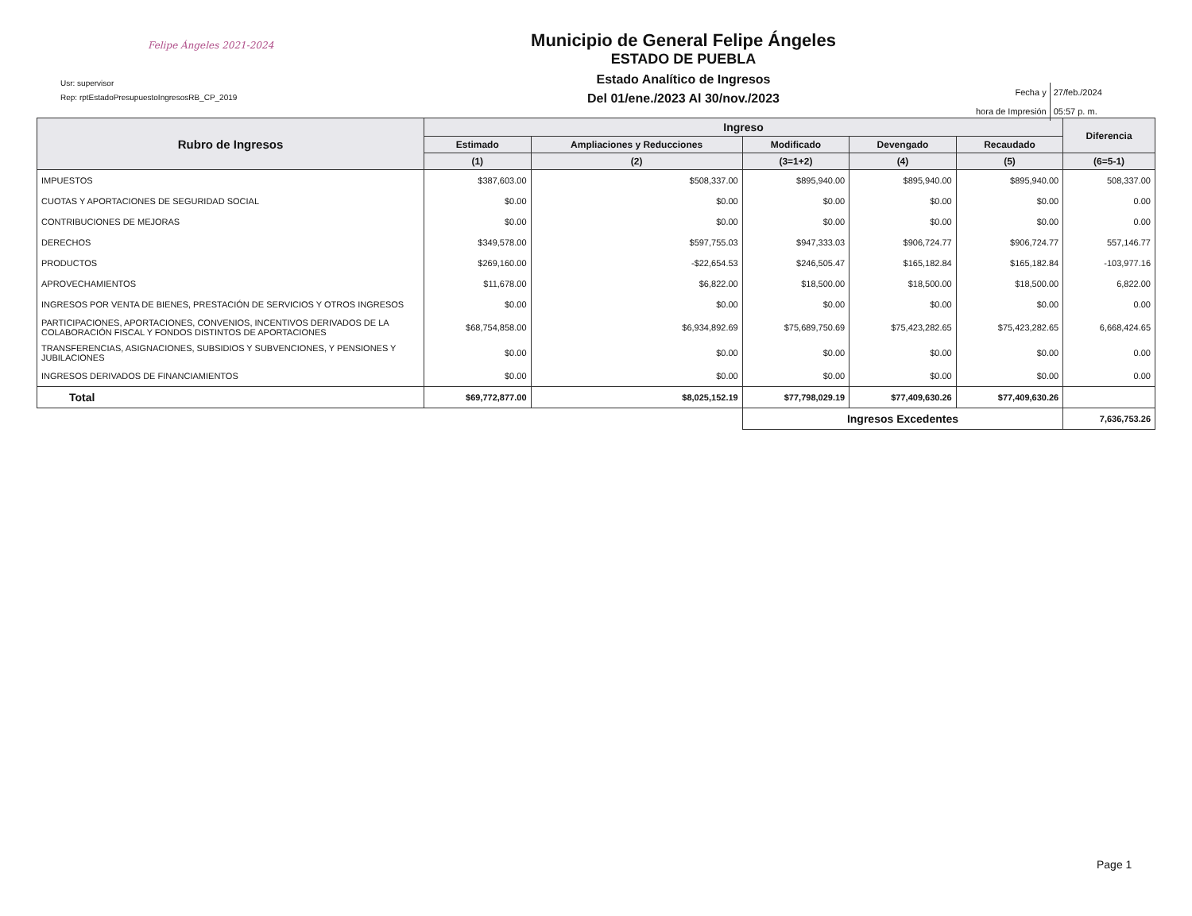Felipe Ángeles 2021-2024
Usr: supervisor
Rep: rptEstadoPresupuestoIngresosRB_CP_2019
Municipio de General Felipe Ángeles
ESTADO DE PUEBLA
Estado Analítico de Ingresos
Del 01/ene./2023 Al 30/nov./2023
| Fecha y | 27/feb./2024 |
| hora de Impresión | 05:57 p. m. |
| Rubro de Ingresos | Ingreso | | | | | Diferencia |
| --- | --- | --- | --- | --- | --- | --- |
| | Estimado | Ampliaciones y Reducciones | Modificado | Devengado | Recaudado | |
| | (1) | (2) | (3=1+2) | (4) | (5) | (6=5-1) |
| IMPUESTOS | $387,603.00 | $508,337.00 | $895,940.00 | $895,940.00 | $895,940.00 | 508,337.00 |
| CUOTAS Y APORTACIONES DE SEGURIDAD SOCIAL | $0.00 | $0.00 | $0.00 | $0.00 | $0.00 | 0.00 |
| CONTRIBUCIONES DE MEJORAS | $0.00 | $0.00 | $0.00 | $0.00 | $0.00 | 0.00 |
| DERECHOS | $349,578.00 | $597,755.03 | $947,333.03 | $906,724.77 | $906,724.77 | 557,146.77 |
| PRODUCTOS | $269,160.00 | -$22,654.53 | $246,505.47 | $165,182.84 | $165,182.84 | -103,977.16 |
| APROVECHAMIENTOS | $11,678.00 | $6,822.00 | $18,500.00 | $18,500.00 | $18,500.00 | 6,822.00 |
| INGRESOS POR VENTA DE BIENES, PRESTACIÓN DE SERVICIOS Y OTROS INGRESOS | $0.00 | $0.00 | $0.00 | $0.00 | $0.00 | 0.00 |
| PARTICIPACIONES, APORTACIONES, CONVENIOS, INCENTIVOS DERIVADOS DE LA COLABORACIÓN FISCAL Y FONDOS DISTINTOS DE APORTACIONES | $68,754,858.00 | $6,934,892.69 | $75,689,750.69 | $75,423,282.65 | $75,423,282.65 | 6,668,424.65 |
| TRANSFERENCIAS, ASIGNACIONES, SUBSIDIOS Y SUBVENCIONES, Y PENSIONES Y JUBILACIONES | $0.00 | $0.00 | $0.00 | $0.00 | $0.00 | 0.00 |
| INGRESOS DERIVADOS DE FINANCIAMIENTOS | $0.00 | $0.00 | $0.00 | $0.00 | $0.00 | 0.00 |
| Total | $69,772,877.00 | $8,025,152.19 | $77,798,029.19 | $77,409,630.26 | $77,409,630.26 | |
| | | | Ingresos Excedentes | | | 7,636,753.26 |
Page 1